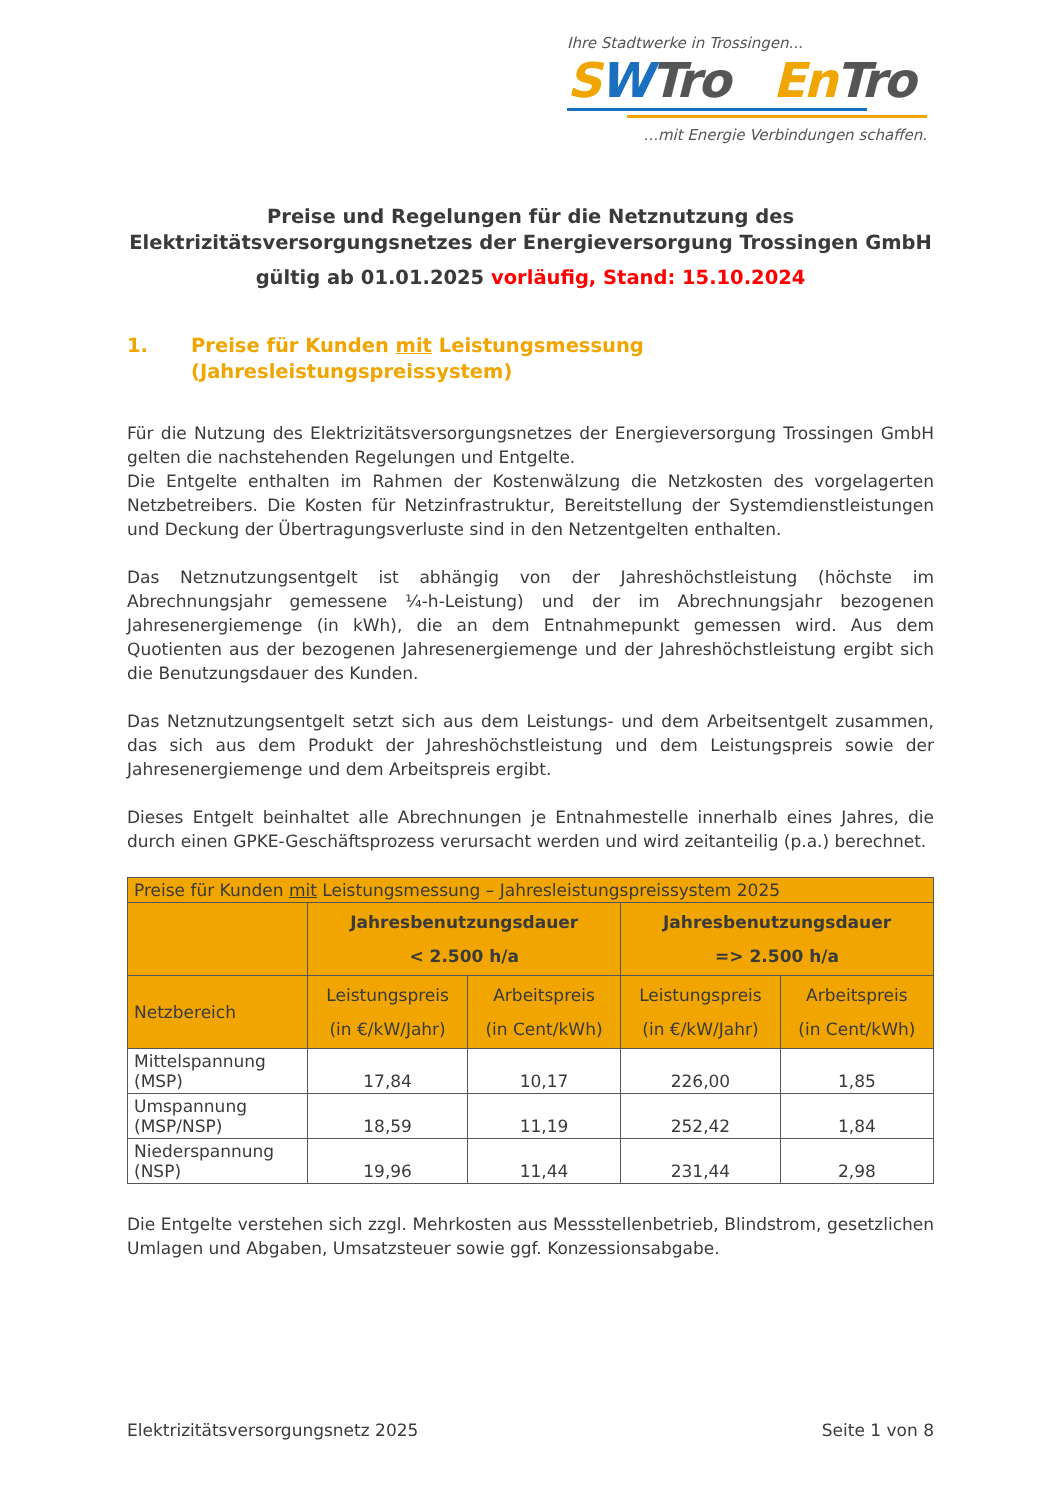Ihre Stadtwerke in Trossingen...
SWTro En Tro
...mit Energie Verbindungen schaffen.
Preise und Regelungen für die Netznutzung des
Elektrizitätsversorgungsnetzes der Energieversorgung Trossingen GmbH
gültig ab 01.01.2025 vorläufig, Stand: 15.10.2024
1. Preise für Kunden mit Leistungsmessung
(Jahresleistungspreissystem)
Für die Nutzung des Elektrizitätsversorgungsnetzes der Energieversorgung Trossingen GmbH gelten die nachstehenden Regelungen und Entgelte.
Die Entgelte enthalten im Rahmen der Kostenwälzung die Netzkosten des vorgelagerten Netzbetreibers. Die Kosten für Netzinfrastruktur, Bereitstellung der Systemdienstleistungen und Deckung der Übertragungsverluste sind in den Netzentgelten enthalten.
Das Netznutzungsentgelt ist abhängig von der Jahreshöchstleistung (höchste im Abrechnungsjahr gemessene ¼-h-Leistung) und der im Abrechnungsjahr bezogenen Jahresenergiemenge (in kWh), die an dem Entnahmepunkt gemessen wird. Aus dem Quotienten aus der bezogenen Jahresenergiemenge und der Jahreshöchstleistung ergibt sich die Benutzungsdauer des Kunden.
Das Netznutzungsentgelt setzt sich aus dem Leistungs- und dem Arbeitsentgelt zusammen, das sich aus dem Produkt der Jahreshöchstleistung und dem Leistungspreis sowie der Jahresenergiemenge und dem Arbeitspreis ergibt.
Dieses Entgelt beinhaltet alle Abrechnungen je Entnahmestelle innerhalb eines Jahres, die durch einen GPKE-Geschäftsprozess verursacht werden und wird zeitanteilig (p.a.) berechnet.
| Preise für Kunden mit Leistungsmessung – Jahresleistungspreissystem 2025 | | | | |
| | Jahresbenutzungsdauer < 2.500 h/a | | Jahresbenutzungsdauer => 2.500 h/a | |
| Netzbereich | Leistungspreis (in €/kW/Jahr) | Arbeitspreis (in Cent/kWh) | Leistungspreis (in €/kW/Jahr) | Arbeitspreis (in Cent/kWh) |
| Mittelspannung (MSP) | 17,84 | 10,17 | 226,00 | 1,85 |
| Umspannung (MSP/NSP) | 18,59 | 11,19 | 252,42 | 1,84 |
| Niederspannung (NSP) | 19,96 | 11,44 | 231,44 | 2,98 |
Die Entgelte verstehen sich zzgl. Mehrkosten aus Messstellenbetrieb, Blindstrom, gesetzlichen Umlagen und Abgaben, Umsatzsteuer sowie ggf. Konzessionsabgabe.
Elektrizitätsversorgungsnetz 2025 Seite 1 von 8